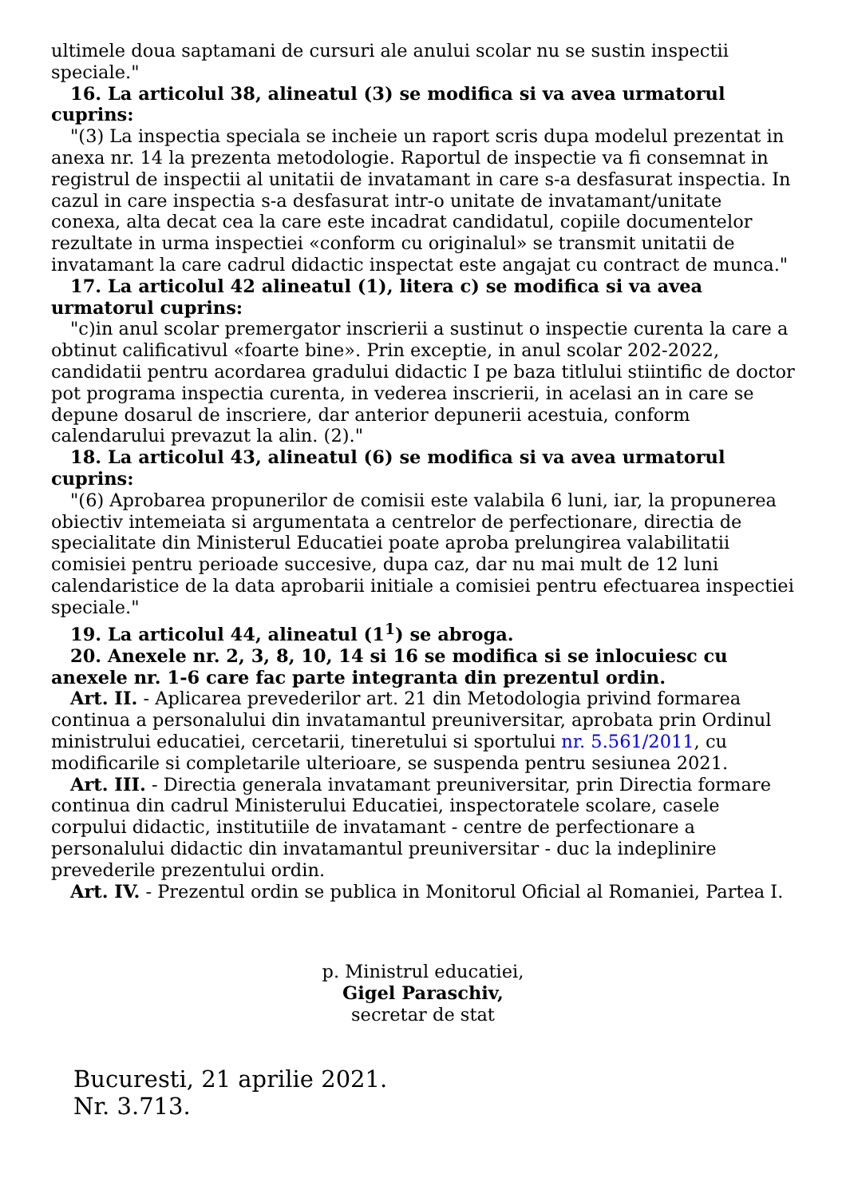ultimele doua saptamani de cursuri ale anului scolar nu se sustin inspectii speciale."
16. La articolul 38, alineatul (3) se modifica si va avea urmatorul cuprins:
"(3) La inspectia speciala se incheie un raport scris dupa modelul prezentat in anexa nr. 14 la prezenta metodologie. Raportul de inspectie va fi consemnat in registrul de inspectii al unitatii de invatamant in care s-a desfasurat inspectia. In cazul in care inspectia s-a desfasurat intr-o unitate de invatamant/unitate conexa, alta decat cea la care este incadrat candidatul, copiile documentelor rezultate in urma inspectiei «conform cu originalul» se transmit unitatii de invatamant la care cadrul didactic inspectat este angajat cu contract de munca."
17. La articolul 42 alineatul (1), litera c) se modifica si va avea urmatorul cuprins:
"c)in anul scolar premergator inscrierii a sustinut o inspectie curenta la care a obtinut calificativul «foarte bine». Prin exceptie, in anul scolar 202-2022, candidatii pentru acordarea gradului didactic I pe baza titlului stiintific de doctor pot programa inspectia curenta, in vederea inscrierii, in acelasi an in care se depune dosarul de inscriere, dar anterior depunerii acestuia, conform calendarului prevazut la alin. (2)."
18. La articolul 43, alineatul (6) se modifica si va avea urmatorul cuprins:
"(6) Aprobarea propunerilor de comisii este valabila 6 luni, iar, la propunerea obiectiv intemeiata si argumentata a centrelor de perfectionare, directia de specialitate din Ministerul Educatiei poate aproba prelungirea valabilitatii comisiei pentru perioade succesive, dupa caz, dar nu mai mult de 12 luni calendaristice de la data aprobarii initiale a comisiei pentru efectuarea inspectiei speciale."
19. La articolul 44, alineatul (1<sup>1</sup>) se abroga.
20. Anexele nr. 2, 3, 8, 10, 14 si 16 se modifica si se inlocuiesc cu anexele nr. 1-6 care fac parte integranta din prezentul ordin.
Art. II. - Aplicarea prevederilor art. 21 din Metodologia privind formarea continua a personalului din invatamantul preuniversitar, aprobata prin Ordinul ministrului educatiei, cercetarii, tineretului si sportului nr. 5.561/2011, cu modificarile si completarile ulterioare, se suspenda pentru sesiunea 2021.
Art. III. - Directia generala invatamant preuniversitar, prin Directia formare continua din cadrul Ministerului Educatiei, inspectoratele scolare, casele corpului didactic, institutiile de invatamant - centre de perfectionare a personalului didactic din invatamantul preuniversitar - duc la indeplinire prevederile prezentului ordin.
Art. IV. - Prezentul ordin se publica in Monitorul Oficial al Romaniei, Partea I.
p. Ministrul educatiei,
Gigel Paraschiv,
secretar de stat
Bucuresti, 21 aprilie 2021.
Nr. 3.713.